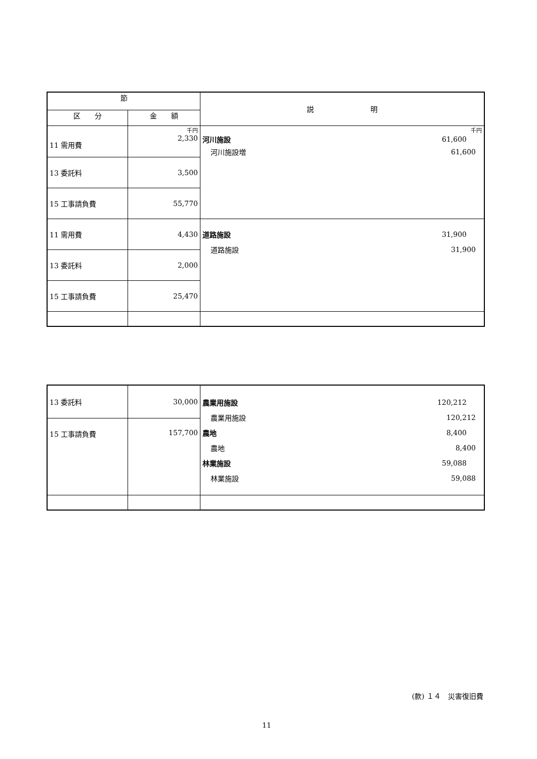| 節 | | 説 明 |
| --- | --- | --- |
| 区 分 | 金 額 | |
| 11 需用費 | 千円 2,330 | 千円 河川施設 61,600 河川施設増 61,600 |
| 13 委託料 | 3,500 | |
| 15 工事請負費 | 55,770 | |
| 11 需用費 | 4,430 | 道路施設 31,900 道路施設 31,900 |
| 13 委託料 | 2,000 | |
| 15 工事請負費 | 25,470 | |
| 13 委託料 | 30,000 | 農業用施設 120,212 農業用施設 120,212 農地 8,400 農地 8,400 林業施設 59,088 林業施設 59,088 |
| 15 工事請負費 | 157,700 | |
(款) １４　災害復旧費
11